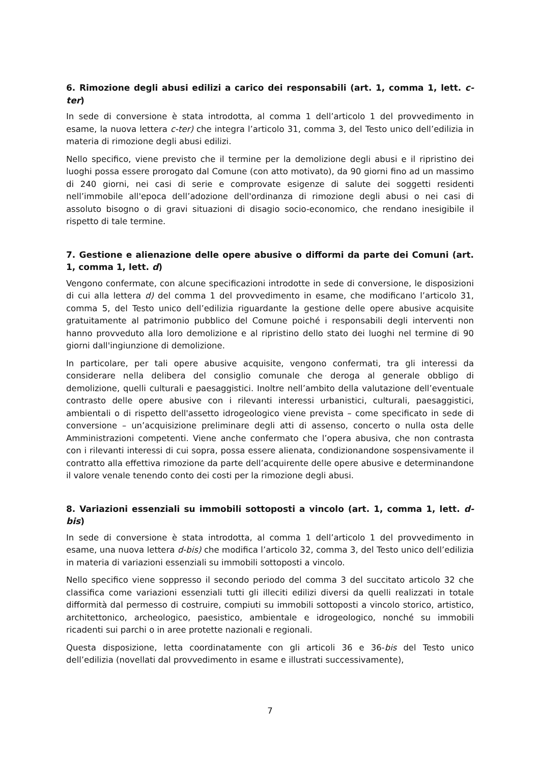6. Rimozione degli abusi edilizi a carico dei responsabili (art. 1, comma 1, lett. c-ter)
In sede di conversione è stata introdotta, al comma 1 dell’articolo 1 del provvedimento in esame, la nuova lettera c-ter) che integra l’articolo 31, comma 3, del Testo unico dell’edilizia in materia di rimozione degli abusi edilizi.
Nello specifico, viene previsto che il termine per la demolizione degli abusi e il ripristino dei luoghi possa essere prorogato dal Comune (con atto motivato), da 90 giorni fino ad un massimo di 240 giorni, nei casi di serie e comprovate esigenze di salute dei soggetti residenti nell’immobile all'epoca dell’adozione dell'ordinanza di rimozione degli abusi o nei casi di assoluto bisogno o di gravi situazioni di disagio socio-economico, che rendano inesigibile il rispetto di tale termine.
7. Gestione e alienazione delle opere abusive o difformi da parte dei Comuni (art. 1, comma 1, lett. d)
Vengono confermate, con alcune specificazioni introdotte in sede di conversione, le disposizioni di cui alla lettera d) del comma 1 del provvedimento in esame, che modificano l’articolo 31, comma 5, del Testo unico dell’edilizia riguardante la gestione delle opere abusive acquisite gratuitamente al patrimonio pubblico del Comune poiché i responsabili degli interventi non hanno provveduto alla loro demolizione e al ripristino dello stato dei luoghi nel termine di 90 giorni dall'ingiunzione di demolizione.
In particolare, per tali opere abusive acquisite, vengono confermati, tra gli interessi da considerare nella delibera del consiglio comunale che deroga al generale obbligo di demolizione, quelli culturali e paesaggistici. Inoltre nell’ambito della valutazione dell’eventuale contrasto delle opere abusive con i rilevanti interessi urbanistici, culturali, paesaggistici, ambientali o di rispetto dell'assetto idrogeologico viene prevista – come specificato in sede di conversione – un’acquisizione preliminare degli atti di assenso, concerto o nulla osta delle Amministrazioni competenti. Viene anche confermato che l’opera abusiva, che non contrasta con i rilevanti interessi di cui sopra, possa essere alienata, condizionandone sospensivamente il contratto alla effettiva rimozione da parte dell’acquirente delle opere abusive e determinandone il valore venale tenendo conto dei costi per la rimozione degli abusi.
8. Variazioni essenziali su immobili sottoposti a vincolo (art. 1, comma 1, lett. d-bis)
In sede di conversione è stata introdotta, al comma 1 dell’articolo 1 del provvedimento in esame, una nuova lettera d-bis) che modifica l’articolo 32, comma 3, del Testo unico dell’edilizia in materia di variazioni essenziali su immobili sottoposti a vincolo.
Nello specifico viene soppresso il secondo periodo del comma 3 del succitato articolo 32 che classifica come variazioni essenziali tutti gli illeciti edilizi diversi da quelli realizzati in totale difformità dal permesso di costruire, compiuti su immobili sottoposti a vincolo storico, artistico, architettonico, archeologico, paesistico, ambientale e idrogeologico, nonché su immobili ricadenti sui parchi o in aree protette nazionali e regionali.
Questa disposizione, letta coordinatamente con gli articoli 36 e 36-bis del Testo unico dell’edilizia (novellati dal provvedimento in esame e illustrati successivamente),
7